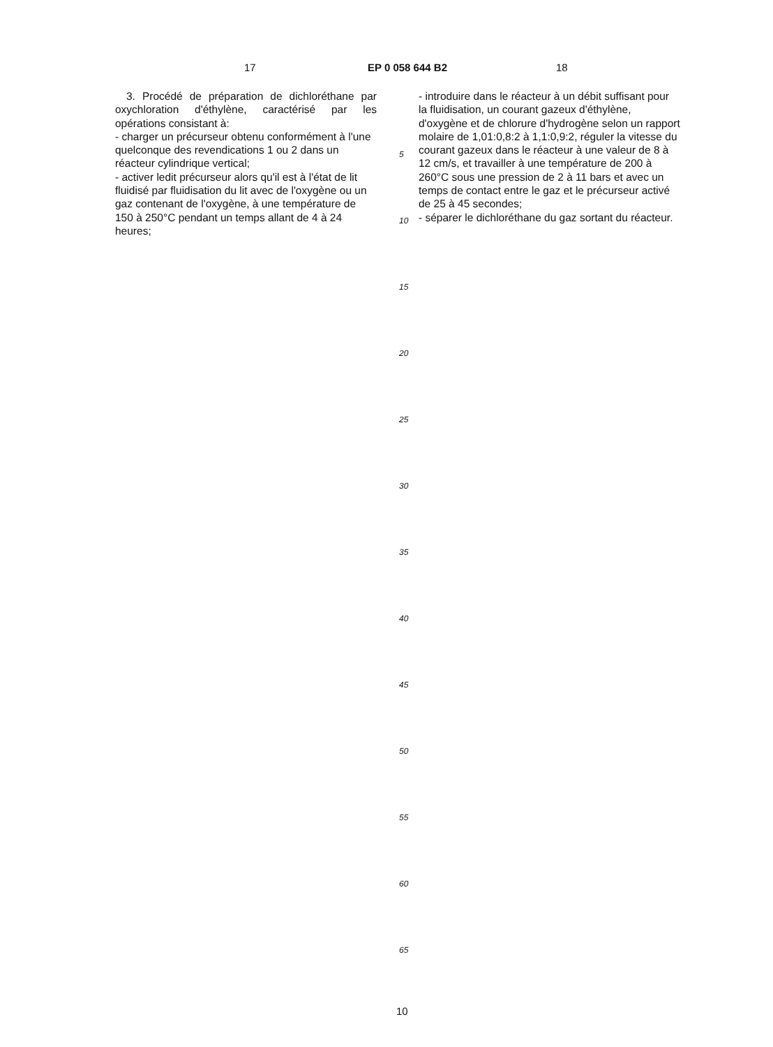17 EP 0 058 644 B2 18
3. Procédé de préparation de dichloréthane par oxychloration d'éthylène, caractérisé par les opérations consistant à:
- charger un précurseur obtenu conformément à l'une quelconque des revendications 1 ou 2 dans un réacteur cylindrique vertical;
- activer ledit précurseur alors qu'il est à l'état de lit fluidisé par fluidisation du lit avec de l'oxygène ou un gaz contenant de l'oxygène, à une température de 150 à 250°C pendant un temps allant de 4 à 24 heures;
5
10
15
20
25
30
35
40
45
50
55
60
65
- introduire dans le réacteur à un débit suffisant pour la fluidisation, un courant gazeux d'éthylène, d'oxygène et de chlorure d'hydrogène selon un rapport molaire de 1,01:0,8:2 à 1,1:0,9:2, réguler la vitesse du courant gazeux dans le réacteur à une valeur de 8 à 12 cm/s, et travailler à une température de 200 à 260°C sous une pression de 2 à 11 bars et avec un temps de contact entre le gaz et le précurseur activé de 25 à 45 secondes;
- séparer le dichloréthane du gaz sortant du réacteur.
10